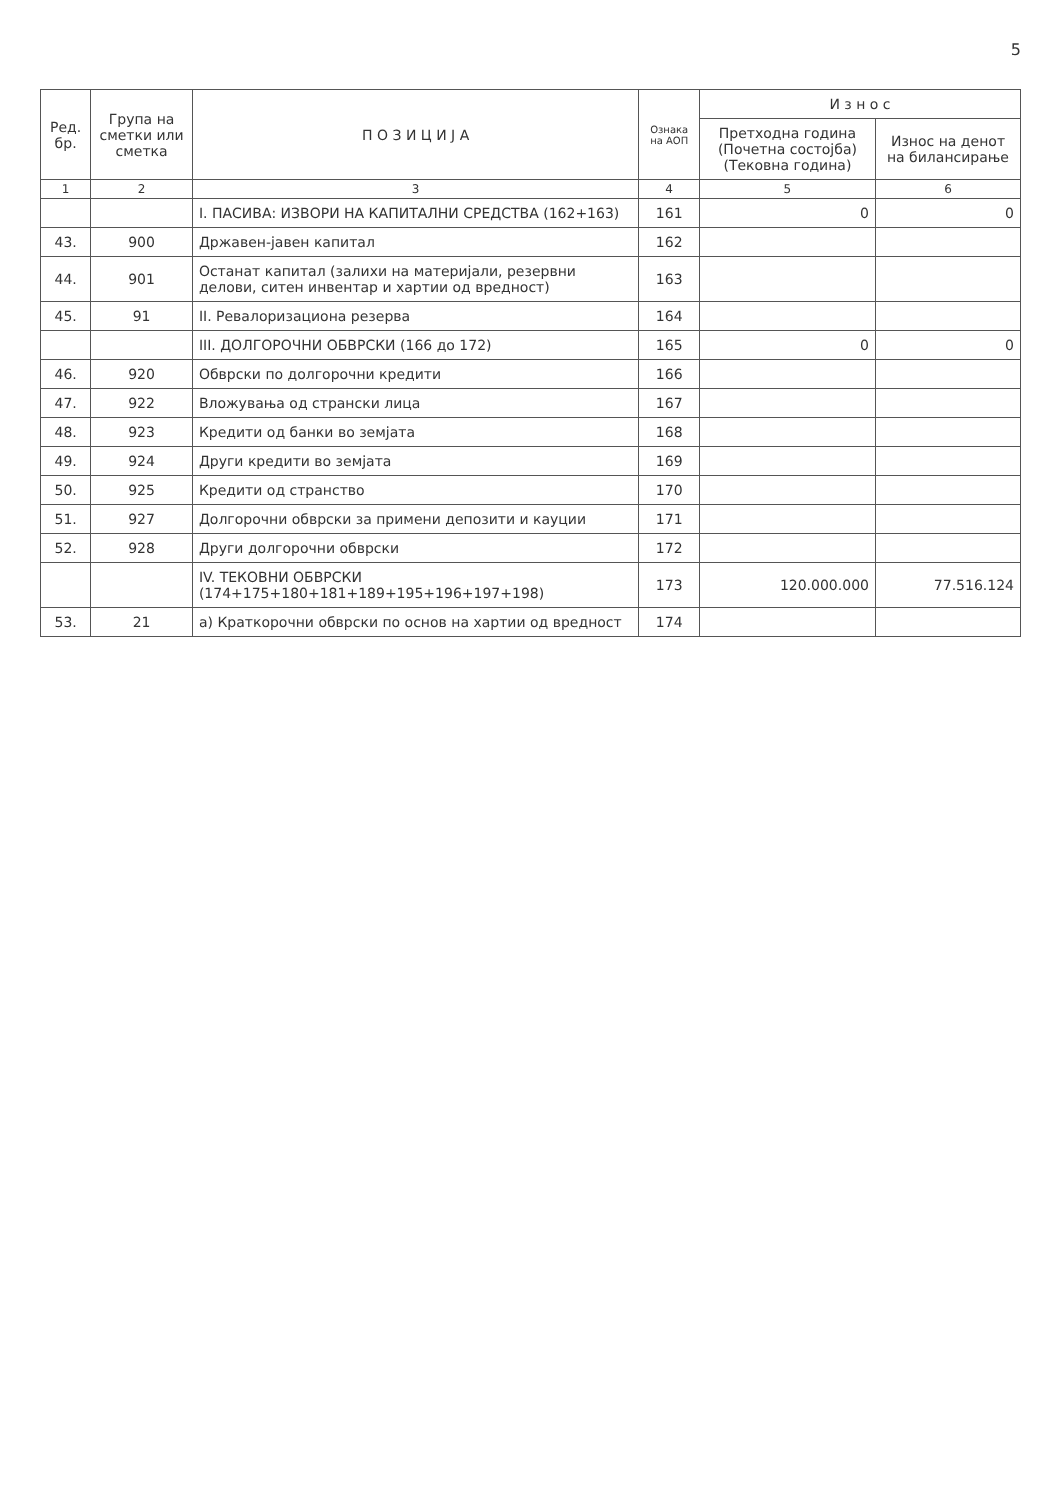5
| Ред. бр. | Група на сметки или сметка | П О З И Ц И Ј А | Ознака на АОП | И з н о с | |
| --- | --- | --- | --- | --- | --- |
| | | | | Претходна година (Почетна состојба) (Тековна година) | Износ на денот на билансирање |
| 1 | 2 | 3 | 4 | 5 | 6 |
| | | I. ПАСИВА: ИЗВОРИ НА КАПИТАЛНИ СРЕДСТВА (162+163) | 161 | 0 | 0 |
| 43. | 900 | Државен-јавен капитал | 162 | | |
| 44. | 901 | Останат капитал (залихи на материјали, резервни делови, ситен инвентар и хартии од вредност) | 163 | | |
| 45. | 91 | II. Ревалоризациона резерва | 164 | | |
| | | III. ДОЛГОРОЧНИ ОБВРСКИ (166 до 172) | 165 | 0 | 0 |
| 46. | 920 | Обврски по долгорочни кредити | 166 | | |
| 47. | 922 | Вложувања од странски лица | 167 | | |
| 48. | 923 | Кредити од банки во земјата | 168 | | |
| 49. | 924 | Други кредити во земјата | 169 | | |
| 50. | 925 | Кредити од странство | 170 | | |
| 51. | 927 | Долгорочни обврски за примени депозити и кауции | 171 | | |
| 52. | 928 | Други долгорочни обврски | 172 | | |
| | | IV. ТЕКОВНИ ОБВРСКИ (174+175+180+181+189+195+196+197+198) | 173 | 120.000.000 | 77.516.124 |
| 53. | 21 | а) Краткорочни обврски по основ на хартии од вредност | 174 | | |